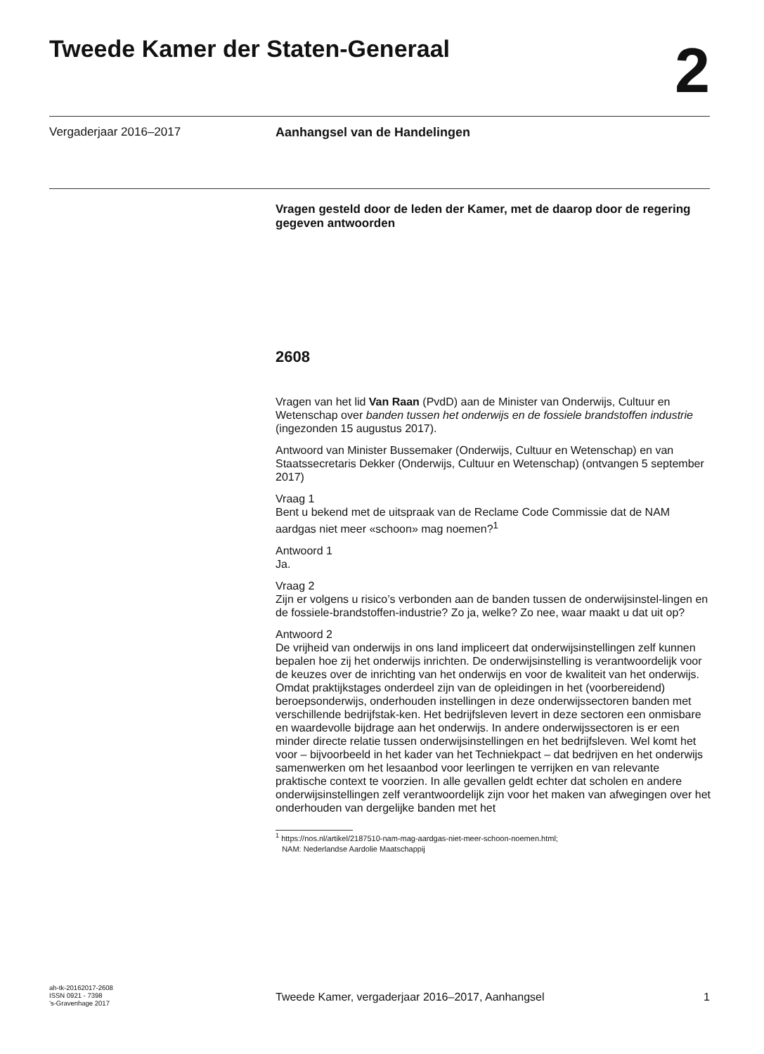Tweede Kamer der Staten-Generaal
2
Vergaderjaar 2016–2017 Aanhangsel van de Handelingen
Vragen gesteld door de leden der Kamer, met de daarop door de regering gegeven antwoorden
2608
Vragen van het lid Van Raan (PvdD) aan de Minister van Onderwijs, Cultuur en Wetenschap over banden tussen het onderwijs en de fossiele brandstoffen industrie (ingezonden 15 augustus 2017).
Antwoord van Minister Bussemaker (Onderwijs, Cultuur en Wetenschap) en van Staatssecretaris Dekker (Onderwijs, Cultuur en Wetenschap) (ontvangen 5 september 2017)
Vraag 1
Bent u bekend met de uitspraak van de Reclame Code Commissie dat de NAM aardgas niet meer «schoon» mag noemen?<sup>1</sup>
Antwoord 1
Ja.
Vraag 2
Zijn er volgens u risico’s verbonden aan de banden tussen de onderwijsinstel-lingen en de fossiele-brandstoffen-industrie? Zo ja, welke? Zo nee, waar maakt u dat uit op?
Antwoord 2
De vrijheid van onderwijs in ons land impliceert dat onderwijsinstellingen zelf kunnen bepalen hoe zij het onderwijs inrichten. De onderwijsinstelling is verantwoordelijk voor de keuzes over de inrichting van het onderwijs en voor de kwaliteit van het onderwijs. Omdat praktijkstages onderdeel zijn van de opleidingen in het (voorbereidend) beroepsonderwijs, onderhouden instellingen in deze onderwijssectoren banden met verschillende bedrijfstak-ken. Het bedrijfsleven levert in deze sectoren een onmisbare en waardevolle bijdrage aan het onderwijs. In andere onderwijssectoren is er een minder directe relatie tussen onderwijsinstellingen en het bedrijfsleven. Wel komt het voor – bijvoorbeeld in het kader van het Techniekpact – dat bedrijven en het onderwijs samenwerken om het lesaanbod voor leerlingen te verrijken en van relevante praktische context te voorzien. In alle gevallen geldt echter dat scholen en andere onderwijsinstellingen zelf verantwoordelijk zijn voor het maken van afwegingen over het onderhouden van dergelijke banden met het
<sup>1</sup> https://nos.nl/artikel/2187510-nam-mag-aardgas-niet-meer-schoon-noemen.html;
NAM: Nederlandse Aardolie Maatschappij
ah-tk-20162017-2608
ISSN 0921 - 7398
’s-Gravenhage 2017
Tweede Kamer, vergaderjaar 2016–2017, Aanhangsel 1